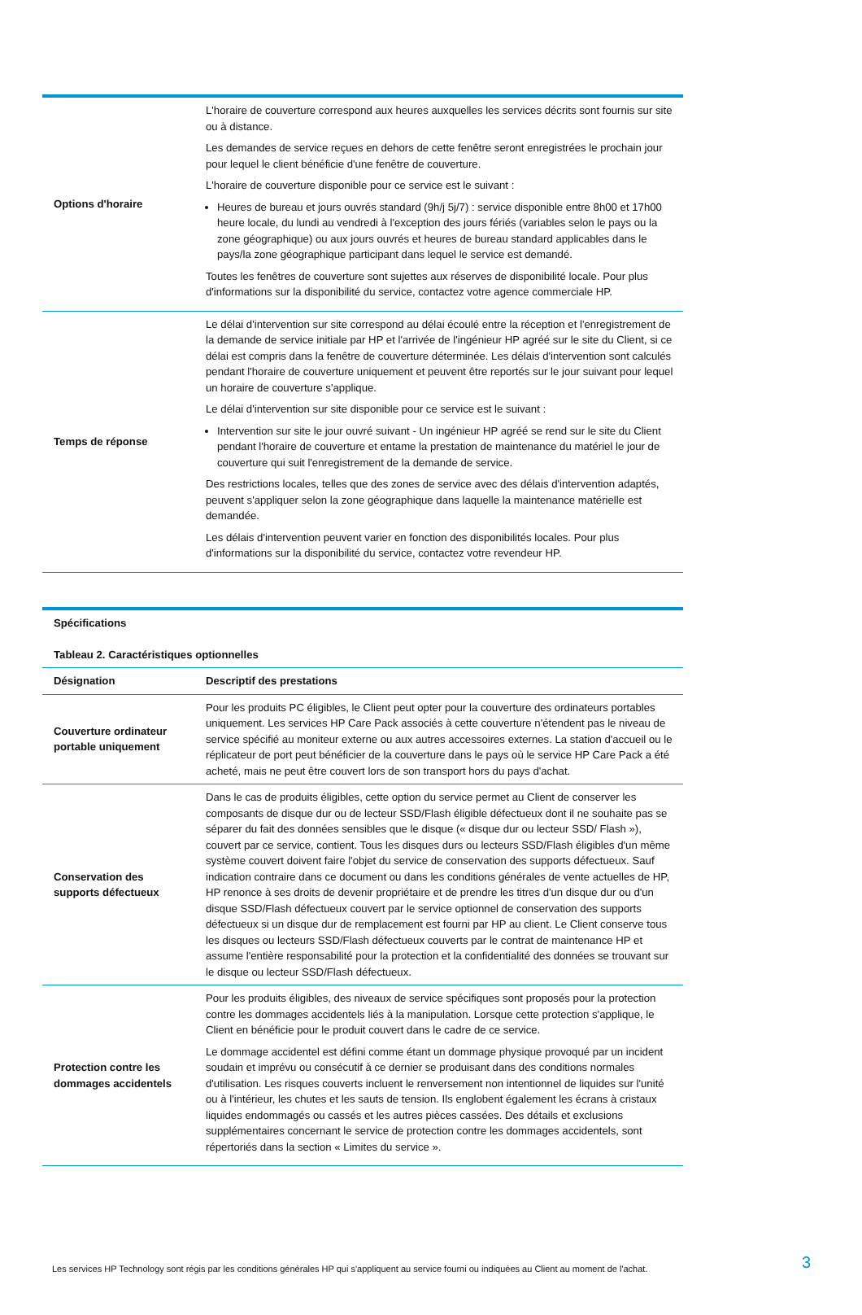| Options d'horaire | L'horaire de couverture correspond aux heures auxquelles les services décrits sont fournis sur site ou à distance. Les demandes de service reçues en dehors de cette fenêtre seront enregistrées le prochain jour pour lequel le client bénéficie d'une fenêtre de couverture. L'horaire de couverture disponible pour ce service est le suivant : Heures de bureau et jours ouvrés standard (9h/j 5j/7) : service disponible entre 8h00 et 17h00 heure locale, du lundi au vendredi à l'exception des jours fériés (variables selon le pays ou la zone géographique) ou aux jours ouvrés et heures de bureau standard applicables dans le pays/la zone géographique participant dans lequel le service est demandé. Toutes les fenêtres de couverture sont sujettes aux réserves de disponibilité locale. Pour plus d'informations sur la disponibilité du service, contactez votre agence commerciale HP. |
| Temps de réponse | Le délai d'intervention sur site correspond au délai écoulé entre la réception et l'enregistrement de la demande de service initiale par HP et l'arrivée de l'ingénieur HP agréé sur le site du Client, si ce délai est compris dans la fenêtre de couverture déterminée. Les délais d'intervention sont calculés pendant l'horaire de couverture uniquement et peuvent être reportés sur le jour suivant pour lequel un horaire de couverture s'applique. Le délai d'intervention sur site disponible pour ce service est le suivant : Intervention sur site le jour ouvré suivant - Un ingénieur HP agréé se rend sur le site du Client pendant l'horaire de couverture et entame la prestation de maintenance du matériel le jour de couverture qui suit l'enregistrement de la demande de service. Des restrictions locales, telles que des zones de service avec des délais d'intervention adaptés, peuvent s'appliquer selon la zone géographique dans laquelle la maintenance matérielle est demandée. Les délais d'intervention peuvent varier en fonction des disponibilités locales. Pour plus d'informations sur la disponibilité du service, contactez votre revendeur HP. |
| Spécifications Tableau 2. Caractéristiques optionnelles | |
| Désignation | Descriptif des prestations |
| Couverture ordinateur portable uniquement | Pour les produits PC éligibles, le Client peut opter pour la couverture des ordinateurs portables uniquement. Les services HP Care Pack associés à cette couverture n'étendent pas le niveau de service spécifié au moniteur externe ou aux autres accessoires externes. La station d'accueil ou le réplicateur de port peut bénéficier de la couverture dans le pays où le service HP Care Pack a été acheté, mais ne peut être couvert lors de son transport hors du pays d'achat. |
| Conservation des supports défectueux | Dans le cas de produits éligibles, cette option du service permet au Client de conserver les composants de disque dur ou de lecteur SSD/Flash éligible défectueux dont il ne souhaite pas se séparer du fait des données sensibles que le disque (« disque dur ou lecteur SSD/ Flash »), couvert par ce service, contient. Tous les disques durs ou lecteurs SSD/Flash éligibles d'un même système couvert doivent faire l'objet du service de conservation des supports défectueux. Sauf indication contraire dans ce document ou dans les conditions générales de vente actuelles de HP, HP renonce à ses droits de devenir propriétaire et de prendre les titres d'un disque dur ou d'un disque SSD/Flash défectueux couvert par le service optionnel de conservation des supports défectueux si un disque dur de remplacement est fourni par HP au client. Le Client conserve tous les disques ou lecteurs SSD/Flash défectueux couverts par le contrat de maintenance HP et assume l'entière responsabilité pour la protection et la confidentialité des données se trouvant sur le disque ou lecteur SSD/Flash défectueux. |
| Protection contre les dommages accidentels | Pour les produits éligibles, des niveaux de service spécifiques sont proposés pour la protection contre les dommages accidentels liés à la manipulation. Lorsque cette protection s'applique, le Client en bénéficie pour le produit couvert dans le cadre de ce service. Le dommage accidentel est défini comme étant un dommage physique provoqué par un incident soudain et imprévu ou consécutif à ce dernier se produisant dans des conditions normales d'utilisation. Les risques couverts incluent le renversement non intentionnel de liquides sur l'unité ou à l'intérieur, les chutes et les sauts de tension. Ils englobent également les écrans à cristaux liquides endommagés ou cassés et les autres pièces cassées. Des détails et exclusions supplémentaires concernant le service de protection contre les dommages accidentels, sont répertoriés dans la section « Limites du service ». |
Les services HP Technology sont régis par les conditions générales HP qui s'appliquent au service fourni ou indiquées au Client au moment de l'achat.
3